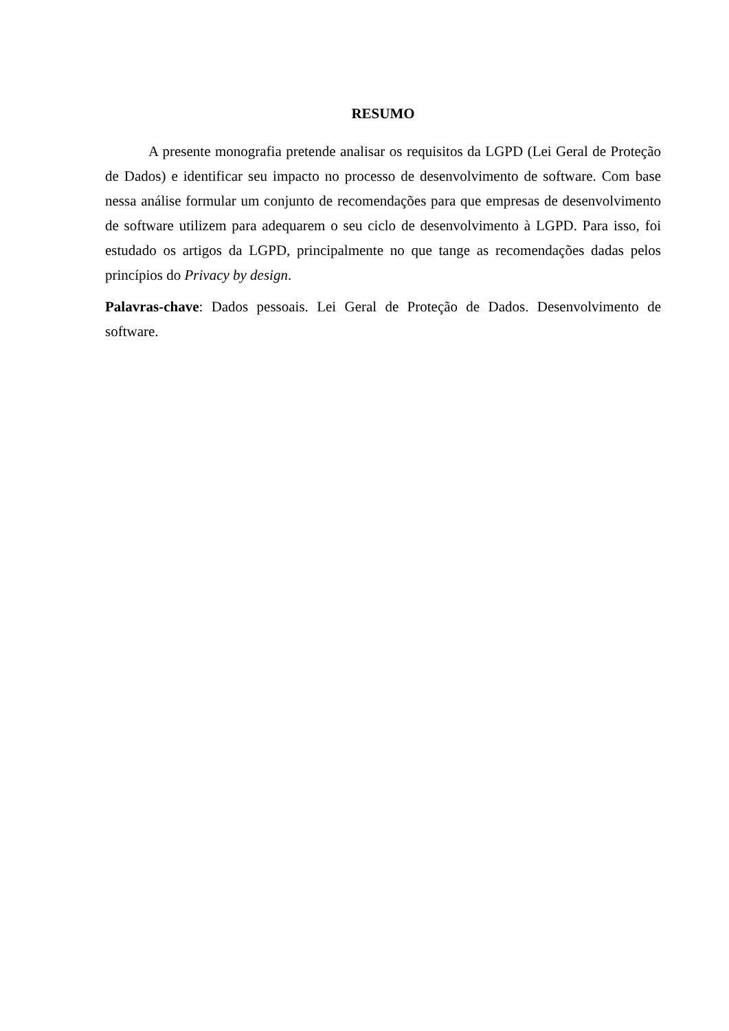RESUMO
A presente monografia pretende analisar os requisitos da LGPD (Lei Geral de Proteção de Dados) e identificar seu impacto no processo de desenvolvimento de software. Com base nessa análise formular um conjunto de recomendações para que empresas de desenvolvimento de software utilizem para adequarem o seu ciclo de desenvolvimento à LGPD. Para isso, foi estudado os artigos da LGPD, principalmente no que tange as recomendações dadas pelos princípios do Privacy by design.
Palavras-chave: Dados pessoais. Lei Geral de Proteção de Dados. Desenvolvimento de software.